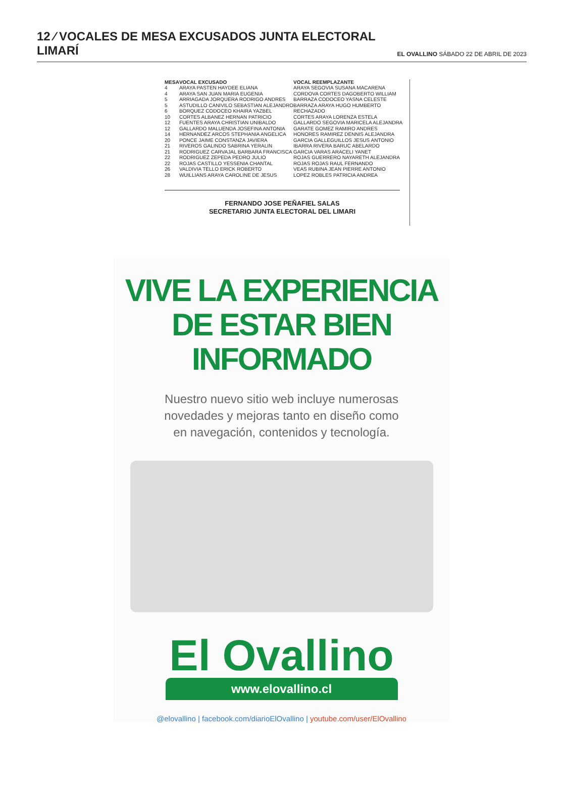12 ⁄ VOCALES DE MESA EXCUSADOS JUNTA ELECTORAL LIMARÍ
EL OVALLINO SÁBADO 22 DE ABRIL DE 2023
| MESA | VOCAL EXCUSADO | VOCAL REEMPLAZANTE |
| --- | --- | --- |
| 4 | ARAYA PASTEN HAYDEE ELIANA | ARAYA SEGOVIA SUSANA MACARENA |
| 4 | ARAYA SAN JUAN MARIA EUGENIA | CORDOVA CORTES DAGOBERTO WILLIAM |
| 5 | ARRIAGADA JORQUERA RODRIGO ANDRES | BARRAZA CODOCEO YASNA CELESTE |
| 5 | ASTUDILLO CANIVILO SEBASTIAN ALEJANDRO | BARRAZA ARAYA HUGO HUMBERTO |
| 6 | BORQUEZ CODOCEO KHAIRA YAZBEL | RECHAZADO |
| 10 | CORTES ALBANEZ HERNAN PATRICIO | CORTES ARAYA LORENZA ESTELA |
| 12 | FUENTES ARAYA CHRISTIAN UNIBALDO | GALLARDO SEGOVIA MARICELA ALEJANDRA |
| 12 | GALLARDO MALUENDA JOSEFINA ANTONIA | GARATE GOMEZ RAMIRO ANDRES |
| 14 | HERNANDEZ ARCOS STEPHANIA ANGELICA | HONORES RAMIREZ DENNIS ALEJANDRA |
| 20 | PONCE JAIME CONSTANZA JAVIERA | GARCIA GALLEGUILLOS JESUS ANTONIO |
| 21 | RIVEROS GALINDO SABRINA YERALIN | IBARRA RIVERA BARUC ABELARDO |
| 21 | RODRIGUEZ CARVAJAL BARBARA FRANCISCA | GARCIA VARAS ARACELI YANET |
| 22 | RODRIGUEZ ZEPEDA PEDRO JULIO | ROJAS GUERRERO NAYARETH ALEJANDRA |
| 22 | ROJAS CASTILLO YESSENIA CHANTAL | ROJAS ROJAS RAUL FERNANDO |
| 26 | VALDIVIA TELLO ERICK ROBERTO | VEAS RUBINA JEAN PIERRE ANTONIO |
| 28 | WUILLIANS ARAYA CAROLINE DE JESUS | LOPEZ ROBLES PATRICIA ANDREA |
FERNANDO JOSE PEÑAFIEL SALAS
SECRETARIO JUNTA ELECTORAL DEL LIMARI
VIVE LA EXPERIENCIA
DE ESTAR BIEN INFORMADO
Nuestro nuevo sitio web incluye numerosas
novedades y mejoras tanto en diseño como
en navegación, contenidos y tecnología.
El Ovallino
www.elovallino.cl
@elovallino | facebook.com/diarioElOvallino | youtube.com/user/ElOvallino